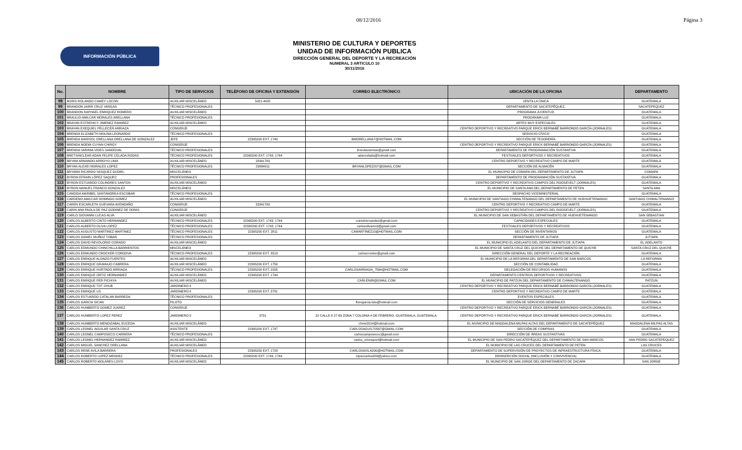08/12/2016 Página 3
INFORMACIÓN PÚBLICA
MINISTERIO DE CULTURA Y DEPORTES
UNIDAD DE INFORMACIÓN PUBLICA
DIRECCIÓN GENERAL DEL DEPORTE Y LA RECREACIÓN
NUMERAL 3 ARTICULO 10
30/11/2016
| No. | NOMBRE | TIPO DE SERVICIOS | TELÉFONO DE OFICINA Y EXTENSIÓN | CORREO ELECTRÓNICO | UBICACIÓN DE LA OFICINA | DEPARTAMENTO |
| --- | --- | --- | --- | --- | --- | --- |
| 98 | BORIS ROLANDO CAMEY LOCON | AUXILIAR MISCELÁNEO | 5921-4925 | | VENTILLA ÚNICA | GUATEMALA |
| 99 | BRANDON JAIRR CRUZ VARGAS | TÉCNICO PROFESIONALES | | | DEPARTAMENTO DE SACATEPÉQUEZ, | SACATEPEQUEZ |
| 100 | BRANDON RAPHAEL ENRIQUEZ ROMERO | AUXILIAR MISCELÁNEO | | | PROGRAMA JUVENTUD | GUATEMALA |
| 101 | BRAULIO AMILCAR MORALES ARELLANA | TÉCNICO PROFESIONALES | | | PROGRAMA LUZ | GUATEMALA |
| 102 | BRAYAN ESTREHICY JIMENEZ RAMIREZ | AUXILIAR MISCELÁNEO | | | ARTES MUY ESPECIALES | GUATEMALA |
| 103 | BRAYAN EXEQUIEL PELLECER ARRIAZA | CONSERJE | | | CENTRO DEPORTIVO Y RECREATIVO PARQUE ERICK BERNABÉ BARRONDO GARCÍA (JORNALES) | GUATEMALA |
| 104 | BRENDA ELIZABETH MOLINA LEONARDO | TÉCNICO PROFESIONALES | | | SERVICIO CÍVICO | GUATEMALA |
| 105 | BRENDA MARISOL ORELLANA ORELLANA DE GONZALEZ | JEFE | 22395200 EXT. 1740 | BMORELLANA7@HOTMAIL.COM | SECCIÓN DE TESORERÍA | GUATEMALA |
| 106 | BRENDA NOEMI CUYAN CHIROY | CONSERJE | | | CENTRO DEPORTIVO Y RECREATIVO PARQUE ERICK BERNABÉ BARRONDO GARCÍA (JORNALES) | GUATEMALA |
| 107 | BRENDA VARINIA VIDES SANDOVAL | TÉCNICO PROFESIONALES | | brendavariniav@gmail.com | DEPARTAMENTO DE PROGRAMACIÓN SUSTANTIVA | GUATEMALA |
| 108 | BRETSINCLEAR ADAN FELIPE CELADA RODAS | TÉCNICO PROFESIONALES | 22395200 EXT. 1743, 1744 | adancelada@hotmail.com | FESTIVALES DEPORTIVOS Y RECREATIVOS | GUATEMALA |
| 109 | BRYAM ARMANDO ARROYO LIMA | AUXILIAR MISCELÁNEO | 23341783 | | CENTRO DEPORTIVO Y RECREATIVO CAMPO DE MARTE | GUATEMALA |
| 110 | BRYAN ALEXEI MORALES LOPEZ | TÉCNICO PROFESIONALES | 23894811 | BRYANLOPEZ207@GMAIL.COM | SECCIÓN DE ALMACÉN | GUATEMALA |
| 111 | BRYANN RICARDO VASQUEZ GUDIEL | MISCELÁNEO | | | EL MUNICIPIO DE COMAPA DEL DEPARTAMENTO DE JUTIAPA | COMAPA |
| 112 | BYRON EFRAIN LÓPEZ SAQUEC | PROFESIONALES | | | DEPARTAMENTO DE PROGRAMACIÓN SUSTANTIVA | GUATEMALA |
| 113 | BYRON ESTUARDO COLINDRES SANTOS | AUXILIAR MISCELÁNEO | | | CENTRO DEPORTIVO Y RECREATIVO CAMPOS DEL ROOSEVELT (JORNALES) | GUATEMALA |
| 114 | BYRON MANUEL FRANCO GONZALEZ | MISCELÁNEO | | | EL MUNICIPIO DE SANTA ANA DEL DEPARTAMENTO DE PETEN | SANTA ANA |
| 115 | CANDIDA MARIBEL SANTANDREA ESCOBAR | TÉCNICO PROFESIONALES | | | DESPACHO VICEMINISTERIAL | GUATEMALA |
| 116 | CARDENO AMILCAR DOMINGO GOMEZ | AUXILIAR MISCELÁNEO | | | EL MUNICIPIO DE SANTIAGO CHIMALTENANGO DEL DEPARTAMENTO DE HUEHUETENANGO | SANTIAGO CHIMALTENANGO |
| 117 | CAREN ESCARLETH GUEVARA AVENDAÑO | CONSERJE | 23341783 | | CENTRO DEPORTIVO Y RECREATIVO CAMPO DE MARTE | GUATEMALA |
| 118 | CARIN ANA PAOLA DE PAZ GODINEZ DE DONIS | CONSERJE | | | CENTRO DEPORTIVO Y RECREATIVO CAMPOS DEL ROOSEVELT (JORNALES) | GUATEMALA |
| 119 | CARLO GIOVANNI LUCAS ALVA | AUXILIAR MISCELÁNEO | | | EL MUNICIPIO DE SAN SEBASTIÁN DEL DEPARTAMENTO DE HUEHUETENANGO | SAN SEBASTIAN |
| 120 | CARLOS ALBERTO CINTO HERNANDEZ | TÉCNICO PROFESIONALES | 22395200 EXT. 1743, 1744 | ccintohernandez@gmail.com | CAPACIDADES ESPECIALES | GUATEMALA |
| 121 | CARLOS ALBERTO OLIVA LOPEZ | TÉCNICO PROFESIONALES | 22395200 EXT. 1743, 1744 | carlosolivamcd@gmail.com | FESTIVALES DEPORTIVOS Y RECREATIVOS | GUATEMALA |
| 122 | CARLOS AUGUSTO MARTINEZ MARTINEZ | TÉCNICO PROFESIONALES | 22395200 EXT. 2811 | CAMARTINEZ10@HOTMAIL.COM | SECCIÓN DE INVENTARIOS | GUATEMALA |
| 123 | CARLOS DANIEL MUÑOZ TOBAR | TÉCNICO PROFESIONALES | | | DEPARTAMENTO DE JUTIAPA | JUTIAPA |
| 124 | CARLOS DAVID REVOLORIO CORADO | AUXILIAR MISCELÁNEO | | | EL MUNICIPIO EL ADELANTO DEL DEPARTAMENTO DE JUTIAPA | EL ADELANTO |
| 125 | CARLOS EDMUNDO CHINCHILLA BARRIENTOS | MISCELÁNEO | | | EL MUNICIPIO DE SANTA CRUZ DEL QUICHE DEL DEPARTAMENTO DE QUICHE | SANTA CRUZ DEL QUICHE |
| 126 | CARLOS EDMUNDO CROCKER CORDOVA | TÉCNICO PROFESIONALES | 22395200 EXT. 3513 | carloscrocker@gmail.com | DIRECCIÓN GENERAL DEL DEPORTE Y LA RECREACIÓN | GUATEMALA |
| 127 | CARLOS ENRIQUE ALONZO FUENTES | AUXILIAR MISCELÁNEO | | | EL MUNICIPIO DE LA REFORMA DEL DEPARTAMENTO DE SAN MARCOS | LA REFORMA |
| 128 | CARLOS ENRIQUE GRAMAJO CABRERA | AUXILIAR MISCELÁNEO | 22395200 EXT. 1750 | | SECCIÓN DE CONTABILIDAD | GUATEMALA |
| 129 | CARLOS ENRIQUE HURTADO ARRIAGA | TÉCNICO PROFESIONALES | 22395200 EXT. 2205 | CARLOSARRIAGA_7564@HOTMAIL.COM | DELEGACIÓN DE RECURSOS HUMANOS | GUATEMALA |
| 130 | CARLOS ENRIQUE ORTIZ HERNANDEZ | AUXILIAR MISCELÁNEO | 22395200 EXT. 1744 | | DEPARTAMENTO CENTROS DEPORTIVOS Y RECREATIVOS | GUATEMALA |
| 131 | CARLOS ENRIQUE PER PICHIYA | AUXILIAR MISCELÁNEO | | CARLEN88@GMAIL.COM | EL MUNICIPIO DE PATZUN DEL DEPARTAMENTO DE CHIMALTENANGO | PATZUN |
| 132 | CARLOS ENRIQUE TOT CHUB | JARDINERO II | | | CENTRO DEPORTIVO Y RECREATIVO PARQUE ERICK BERNABÉ BARRONDO GARCÍA (JORNALES) | GUATEMALA |
| 133 | CARLOS ENRIQUE US | JARDINERO II | 22395200 EXT. 3731 | | CENTRO DEPORTIVO Y RECREATIVO CAMPO DE MARTE | GUATEMALA |
| 134 | CARLOS ESTUARDO CATALAN BARREDA | TÉCNICO PROFESIONALES | | | EVENTOS ESPECIALES | GUATEMALA |
| 135 | CARLOS GARCIA SICAN | PILOTO | | floregarcia.lulu@hotmail.com | SECCIÓN DE SERVICIOS GENERALES | GUATEMALA |
| 136 | CARLOS HUMBERTO GOMEZ JUAREZ | CONSERJE | | | CENTRO DEPORTIVO Y RECREATIVO PARQUE ERICK BERNABÉ BARRONDO GARCÍA (JORNALES) | GUATEMALA |
| 137 | CARLOS HUMBERTO LOPEZ PEREZ | JARDINERO II | 3731 | 22 CALLE 8 27-69 ZONA 7 COLONIA 4 DE FEBRERO, GUATEMALA, GUATEMALA. | CENTRO DEPORTIVO Y RECREATIVO PARQUE ERICK BERNABÉ BARRONDO GARCÍA (JORNALES) | GUATEMALA |
| 138 | CARLOS HUMBERTO MENDIZABAL EUCEDA | AUXILIAR MISCELÁNEO | | chme2014@hotmail.com | EL MUNICIPIO DE MAGDALENA MILPAS ALTAS DEL DEPARTAMENTO DE SACATEPÉQUEZ | MAGDALENA MILPAS ALTAS |
| 139 | CARLOS LEONEL AGUILAR SANTA CRUZ | ASISTENTE | 22395200 EXT. 1747 | CARLOSAGUI170567@GMAIL.COM | SECCIÓN DE COMPRAS | GUATEMALA |
| 140 | CARLOS LEONEL CAMPOSECO CARRERA | TÉCNICO PROFESIONALES | | carloscamposecoc@gmail.com | DIRECCIÓN DE ÁREAS SUSTANTIVAS | GUATEMALA |
| 141 | CARLOS LEONEL HERNANDEZ RAMIREZ | AUXILIAR MISCELÁNEO | | carlos_orionsport@hotmail.com | EL MUNICIPIO DE SAN PEDRO SACATEPÉQUEZ DEL DEPARTAMENTO DE SAN MARCOS | SAN PEDRO SACATEPEQUEZ |
| 142 | CARLOS MIGUEL SANCHEZ ORELLANA | AUXILIAR MISCELÁNEO | | | EL MUNICIPIO DE LAS CRUCES DEL DEPARTAMENTO DE PETEN | LAS CRUCES |
| 143 | CARLOS RENE AVILA BARRERA | PROFESIONALES | 22395200 EXT. 1723 | CARLOSAVILA200@HOTMAIL.COM | DEPARTAMENTO DE SUPERVISIÓN DE PROYECTOS DE INFRAESTRUCTURA FÍSICA | GUATEMALA |
| 144 | CARLOS ROBERTO LOPEZ MENDEZ | TÉCNICO PROFESIONALES | 22395200 EXT. 1743, 1744 | lopezcarlos929@yahoo.com | REINSERCIÓN SOCIAL (INCLUSIÓN Y CONVIVENCIA) | GUATEMALA |
| 145 | CARLOS ROBERTO MOLARES LOYO | AUXILIAR MISCELÁNEO | | | EL MUNICIPIO DE SAN JORGE DEL DEPARTAMENTO DE ZACAPA | SAN JORGE |